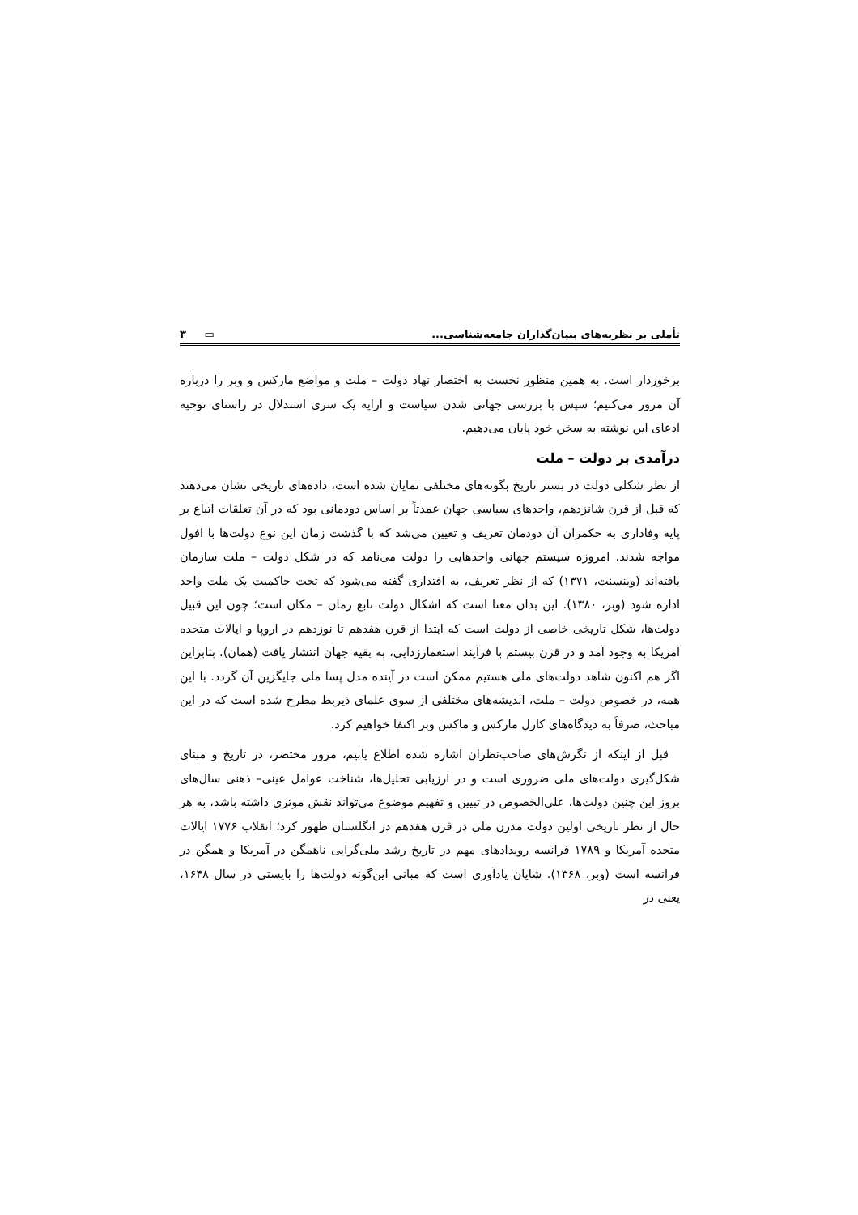تأملی بر نظریه‌های بنیان‌گذاران جامعه‌شناسی... ۳ ▭
برخوردار است. به همین منظور نخست به اختصار نهاد دولت – ملت و مواضع مارکس و وبر را درباره آن مرور می‌کنیم؛ سپس با بررسی جهانی شدن سیاست و ارایه یک سری استدلال در راستای توجیه ادعای این نوشته به سخن خود پایان می‌دهیم.
درآمدی بر دولت – ملت
از نظر شکلی دولت در بستر تاریخ بگونه‌های مختلفی نمایان شده است، داده‌های تاریخی نشان می‌دهند که قبل از قرن شانزدهم، واحدهای سیاسی جهان عمدتاً بر اساس دودمانی بود که در آن تعلقات اتباع بر پایه وفاداری به حکمران آن دودمان تعریف و تعیین می‌شد که با گذشت زمان این نوع دولت‌ها با افول مواجه شدند. امروزه سیستم جهانی واحدهایی را دولت می‌نامد که در شکل دولت – ملت سازمان یافته‌اند (وینسنت، ۱۳۷۱) که از نظر تعریف، به اقتداری گفته می‌شود که تحت حاکمیت یک ملت واحد اداره شود (وبر، ۱۳۸۰). این بدان معنا است که اشکال دولت تابع زمان – مکان است؛ چون این قبیل دولت‌ها، شکل تاریخی خاصی از دولت است که ابتدا از قرن هفدهم تا نوزدهم در اروپا و ایالات متحده آمریکا به وجود آمد و در قرن بیستم با فرآیند استعمارزدایی، به بقیه جهان انتشار یافت (همان). بنابراین اگر هم اکنون شاهد دولت‌های ملی هستیم ممکن است در آینده مدل پسا ملی جایگزین آن گردد. با این همه، در خصوص دولت – ملت، اندیشه‌های مختلفی از سوی علمای ذیربط مطرح شده است که در این مباحث، صرفاً به دیدگاه‌های کارل مارکس و ماکس وبر اکتفا خواهیم کرد.
قبل از اینکه از نگرش‌های صاحب‌نظران اشاره شده اطلاع یابیم، مرور مختصر، در تاریخ و مبنای شکل‌گیری دولت‌های ملی ضروری است و در ارزیابی تحلیل‌ها، شناخت عوامل عینی– ذهنی سال‌های بروز این چنین دولت‌ها، علی‌الخصوص در تبیین و تفهیم موضوع می‌تواند نقش موثری داشته باشد، به هر حال از نظر تاریخی اولین دولت مدرن ملی در قرن هفدهم در انگلستان ظهور کرد؛ انقلاب ۱۷۷۶ ایالات متحده آمریکا و ۱۷۸۹ فرانسه رویدادهای مهم در تاریخ رشد ملی‌گرایی ناهمگن در آمریکا و همگن در فرانسه است (وبر، ۱۳۶۸). شایان یادآوری است که مبانی این‌گونه دولت‌ها را بایستی در سال ۱۶۴۸، یعنی در